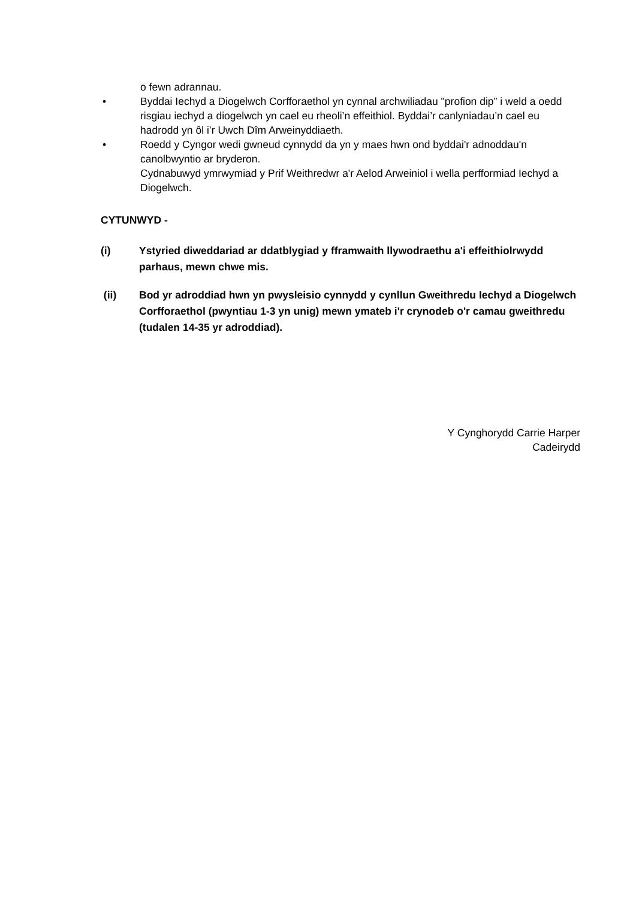o fewn adrannau.
• Byddai Iechyd a Diogelwch Corfforaethol yn cynnal archwiliadau "profion dip” i weld a oedd risgiau iechyd a diogelwch yn cael eu rheoli’n effeithiol. Byddai’r canlyniadau’n cael eu hadrodd yn ôl i’r Uwch Dîm Arweinyddiaeth.
• Roedd y Cyngor wedi gwneud cynnydd da yn y maes hwn ond byddai'r adnoddau'n canolbwyntio ar bryderon.
Cydnabuwyd ymrwymiad y Prif Weithredwr a'r Aelod Arweiniol i wella perfformiad Iechyd a Diogelwch.
CYTUNWYD -
(i) Ystyried diweddariad ar ddatblygiad y fframwaith llywodraethu a'i effeithiolrwydd parhaus, mewn chwe mis.
(ii) Bod yr adroddiad hwn yn pwysleisio cynnydd y cynllun Gweithredu Iechyd a Diogelwch Corfforaethol (pwyntiau 1-3 yn unig) mewn ymateb i'r crynodeb o'r camau gweithredu (tudalen 14-35 yr adroddiad).
Y Cynghorydd Carrie Harper
Cadeirydd